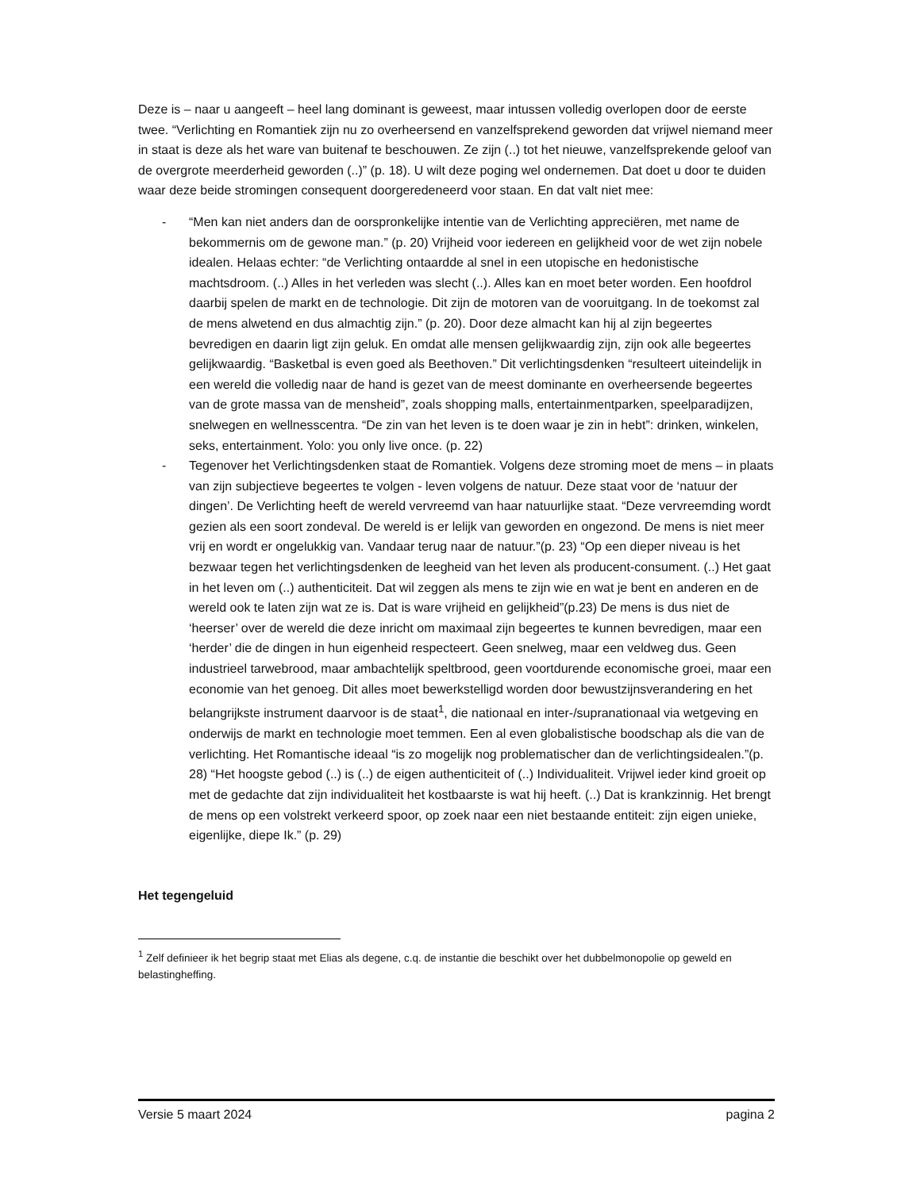Deze is – naar u aangeeft – heel lang dominant is geweest, maar intussen volledig overlopen door de eerste twee. “Verlichting en Romantiek zijn nu zo overheersend en vanzelfsprekend geworden dat vrijwel niemand meer in staat is deze als het ware van buitenaf te beschouwen. Ze zijn (..) tot het nieuwe, vanzelfsprekende geloof van de overgrote meerderheid geworden (..)” (p. 18). U wilt deze poging wel ondernemen. Dat doet u door te duiden waar deze beide stromingen consequent doorgeredeneerd voor staan. En dat valt niet mee:
- “Men kan niet anders dan de oorspronkelijke intentie van de Verlichting appreciëren, met name de bekommernis om de gewone man.” (p. 20) Vrijheid voor iedereen en gelijkheid voor de wet zijn nobele idealen. Helaas echter: “de Verlichting ontaardde al snel in een utopische en hedonistische machtsdroom. (..) Alles in het verleden was slecht (..). Alles kan en moet beter worden. Een hoofdrol daarbij spelen de markt en de technologie. Dit zijn de motoren van de vooruitgang. In de toekomst zal de mens alwetend en dus almachtig zijn.” (p. 20). Door deze almacht kan hij al zijn begeertes bevredigen en daarin ligt zijn geluk. En omdat alle mensen gelijkwaardig zijn, zijn ook alle begeertes gelijkwaardig. “Basketbal is even goed als Beethoven.” Dit verlichtingsdenken “resulteert uiteindelijk in een wereld die volledig naar de hand is gezet van de meest dominante en overheersende begeertes van de grote massa van de mensheid”, zoals shopping malls, entertainmentparken, speelparadijzen, snelwegen en wellnesscentra. “De zin van het leven is te doen waar je zin in hebt”: drinken, winkelen, seks, entertainment. Yolo: you only live once. (p. 22)
- Tegenover het Verlichtingsdenken staat de Romantiek. Volgens deze stroming moet de mens – in plaats van zijn subjectieve begeertes te volgen - leven volgens de natuur. Deze staat voor de ‘natuur der dingen’. De Verlichting heeft de wereld vervreemd van haar natuurlijke staat. “Deze vervreemding wordt gezien als een soort zondeval. De wereld is er lelijk van geworden en ongezond. De mens is niet meer vrij en wordt er ongelukkig van. Vandaar terug naar de natuur.”(p. 23) “Op een dieper niveau is het bezwaar tegen het verlichtingsdenken de leegheid van het leven als producent-consument. (..) Het gaat in het leven om (..) authenticiteit. Dat wil zeggen als mens te zijn wie en wat je bent en anderen en de wereld ook te laten zijn wat ze is. Dat is ware vrijheid en gelijkheid”(p.23) De mens is dus niet de ‘heerser’ over de wereld die deze inricht om maximaal zijn begeertes te kunnen bevredigen, maar een ‘herder’ die de dingen in hun eigenheid respecteert. Geen snelweg, maar een veldweg dus. Geen industrieel tarwebrood, maar ambachtelijk speltbrood, geen voortdurende economische groei, maar een economie van het genoeg. Dit alles moet bewerkstelligd worden door bewustzijnsverandering en het belangrijkste instrument daarvoor is de staat<sup>1</sup>, die nationaal en inter-/supranationaal via wetgeving en onderwijs de markt en technologie moet temmen. Een al even globalistische boodschap als die van de verlichting. Het Romantische ideaal “is zo mogelijk nog problematischer dan de verlichtingsidealen.”(p. 28) “Het hoogste gebod (..) is (..) de eigen authenticiteit of (..) Individualiteit. Vrijwel ieder kind groeit op met de gedachte dat zijn individualiteit het kostbaarste is wat hij heeft. (..) Dat is krankzinnig. Het brengt de mens op een volstrekt verkeerd spoor, op zoek naar een niet bestaande entiteit: zijn eigen unieke, eigenlijke, diepe Ik.” (p. 29)
Het tegengeluid
<sup>1</sup> Zelf definieer ik het begrip staat met Elias als degene, c.q. de instantie die beschikt over het dubbelmonopolie op geweld en belastingheffing.
Versie 5 maart 2024 pagina 2